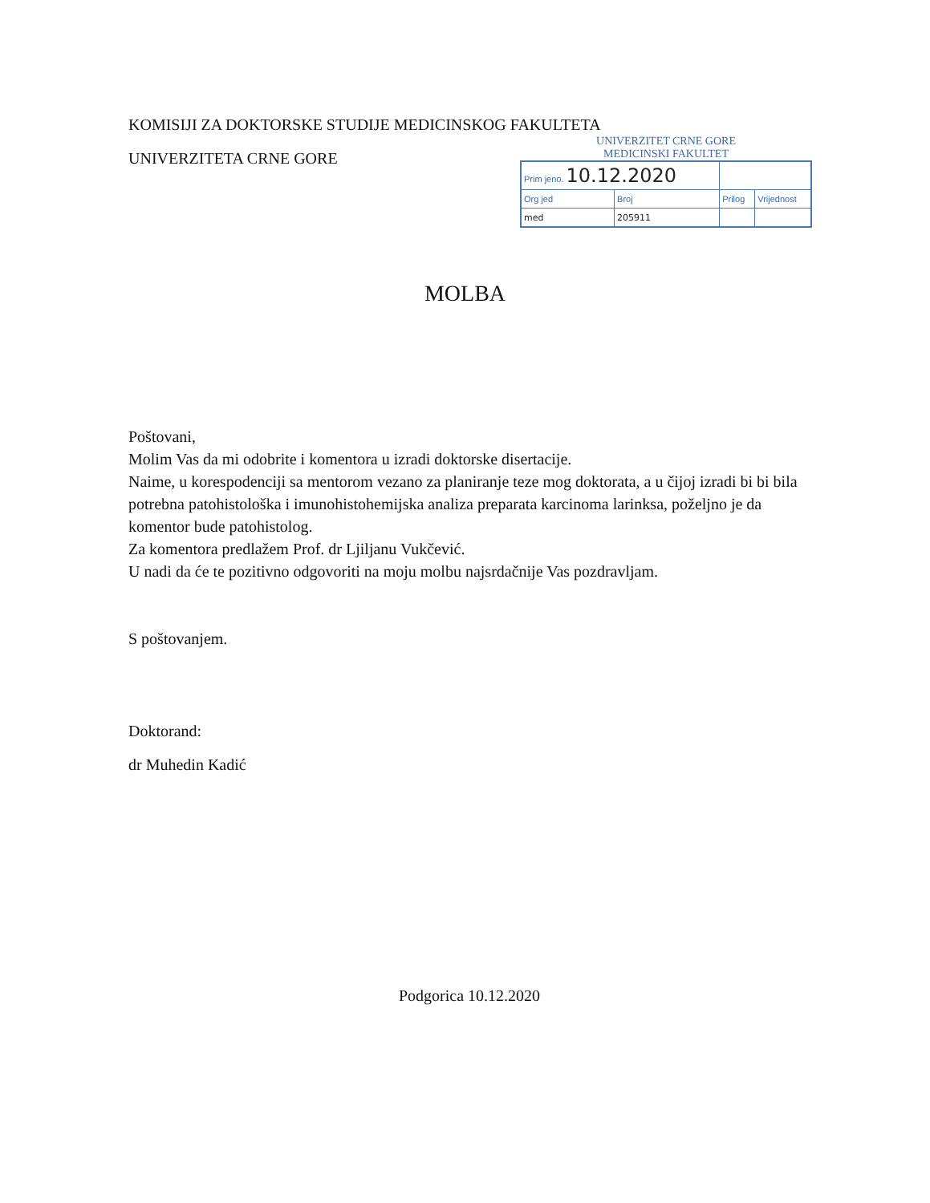KOMISIJI ZA DOKTORSKE STUDIJE MEDICINSKOG FAKULTETA
UNIVERZITETA CRNE GORE
UNIVERZITET CRNE GORE
MEDICINSKI FAKULTET
| Prim jeno. 10.12.2020 | | | |
| Org jed | Broj | Prilog | Vrijednost |
| med | 205911 | | |
MOLBA
Poštovani,
Molim Vas da mi odobrite i komentora u izradi doktorske disertacije.
Naime, u korespodenciji sa mentorom vezano za planiranje teze mog doktorata, a u čijoj izradi bi bi bila potrebna patohistološka i imunohistohemijska analiza preparata karcinoma larinksa, poželjno je da komentor bude patohistolog.
Za komentora predlažem Prof. dr Ljiljanu Vukčević.
U nadi da će te pozitivno odgovoriti na moju molbu najsrdačnije Vas pozdravljam.
S poštovanjem.
Doktorand:
dr Muhedin Kadić
Podgorica 10.12.2020